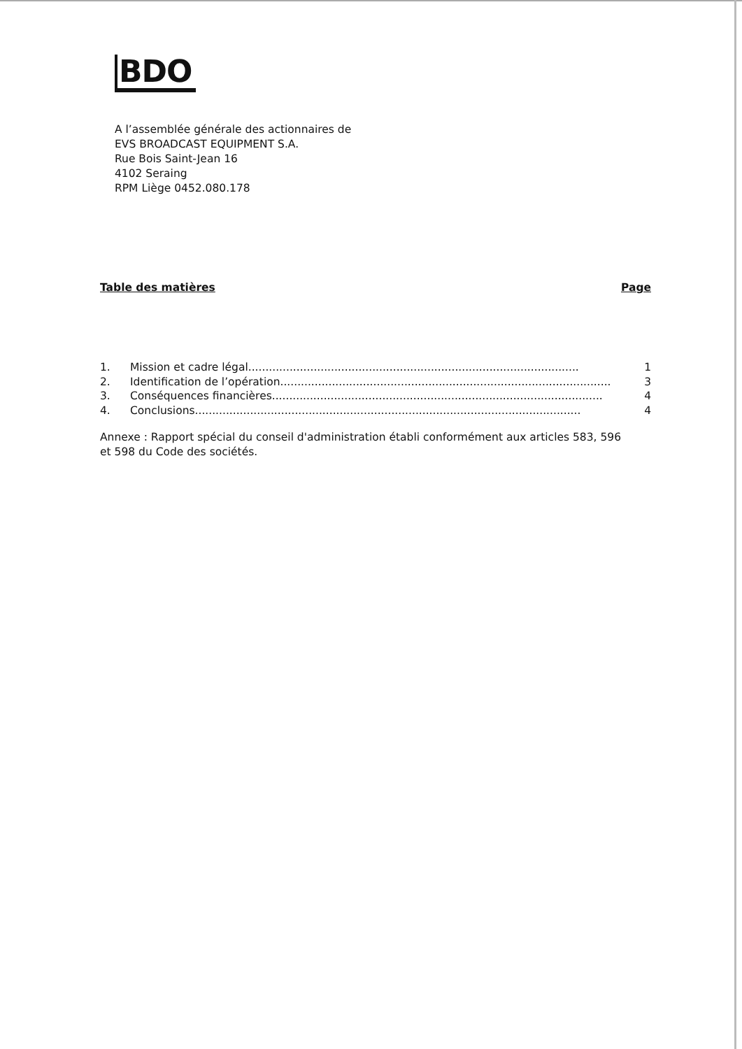BDO
A l’assemblée générale des actionnaires de
EVS BROADCAST EQUIPMENT S.A.
Rue Bois Saint-Jean 16
4102 Seraing
RPM Liège 0452.080.178
Table des matières Page
1. Mission et cadre légal................................................................................................ 1
2. Identification de l’opération................................................................................................ 3
3. Conséquences financières ................................................................................................ 4
4. Conclusions................................................................................................................ 4
Annexe : Rapport spécial du conseil d'administration établi conformément aux articles 583, 596
et 598 du Code des sociétés.